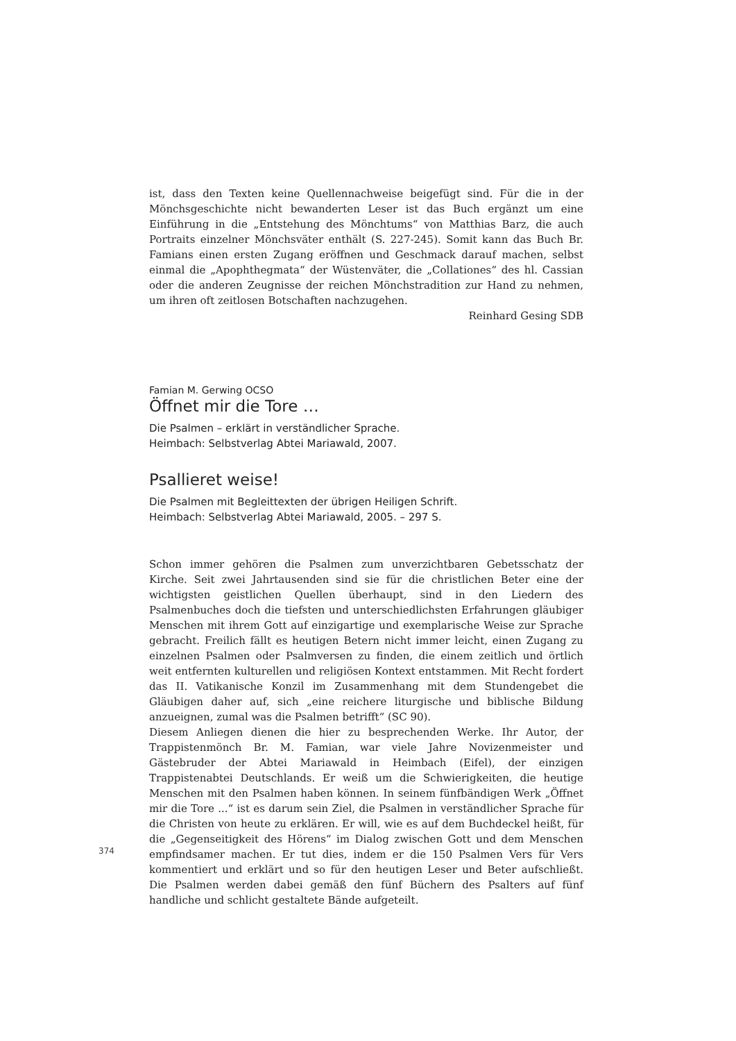ist, dass den Texten keine Quellennachweise beigefügt sind. Für die in der Mönchsgeschichte nicht bewanderten Leser ist das Buch ergänzt um eine Einführung in die „Entstehung des Mönchtums“ von Matthias Barz, die auch Portraits einzelner Mönchsväter enthält (S. 227-245). Somit kann das Buch Br. Famians einen ersten Zugang eröffnen und Geschmack darauf machen, selbst einmal die „Apophthegmata“ der Wüstenväter, die „Collationes“ des hl. Cassian oder die anderen Zeugnisse der reichen Mönchstradition zur Hand zu nehmen, um ihren oft zeitlosen Botschaften nachzugehen.
Reinhard Gesing SDB
Famian M. Gerwing OCSO
Öffnet mir die Tore …
Die Psalmen – erklärt in verständlicher Sprache.
Heimbach: Selbstverlag Abtei Mariawald, 2007.
Psallieret weise!
Die Psalmen mit Begleittexten der übrigen Heiligen Schrift.
Heimbach: Selbstverlag Abtei Mariawald, 2005. – 297 S.
Schon immer gehören die Psalmen zum unverzichtbaren Gebetsschatz der Kirche. Seit zwei Jahrtausenden sind sie für die christlichen Beter eine der wichtigsten geistlichen Quellen überhaupt, sind in den Liedern des Psalmenbuches doch die tiefsten und unterschiedlichsten Erfahrungen gläubiger Menschen mit ihrem Gott auf einzigartige und exemplarische Weise zur Sprache gebracht. Freilich fällt es heutigen Betern nicht immer leicht, einen Zugang zu einzelnen Psalmen oder Psalmversen zu finden, die einem zeitlich und örtlich weit entfernten kulturellen und religiösen Kontext entstammen. Mit Recht fordert das II. Vatikanische Konzil im Zusammenhang mit dem Stundengebet die Gläubigen daher auf, sich „eine reichere liturgische und biblische Bildung anzueignen, zumal was die Psalmen betrifft“ (SC 90).
Diesem Anliegen dienen die hier zu besprechenden Werke. Ihr Autor, der Trappistenmönch Br. M. Famian, war viele Jahre Novizenmeister und Gästebruder der Abtei Mariawald in Heimbach (Eifel), der einzigen Trappistenabtei Deutschlands. Er weiß um die Schwierigkeiten, die heutige Menschen mit den Psalmen haben können. In seinem fünfbändigen Werk „Öffnet mir die Tore ...“ ist es darum sein Ziel, die Psalmen in verständlicher Sprache für die Christen von heute zu erklären. Er will, wie es auf dem Buchdeckel heißt, für die „Gegenseitigkeit des Hörens“ im Dialog zwischen Gott und dem Menschen empfindsamer machen. Er tut dies, indem er die 150 Psalmen Vers für Vers kommentiert und erklärt und so für den heutigen Leser und Beter aufschließt. Die Psalmen werden dabei gemäß den fünf Büchern des Psalters auf fünf handliche und schlicht gestaltete Bände aufgeteilt.
374